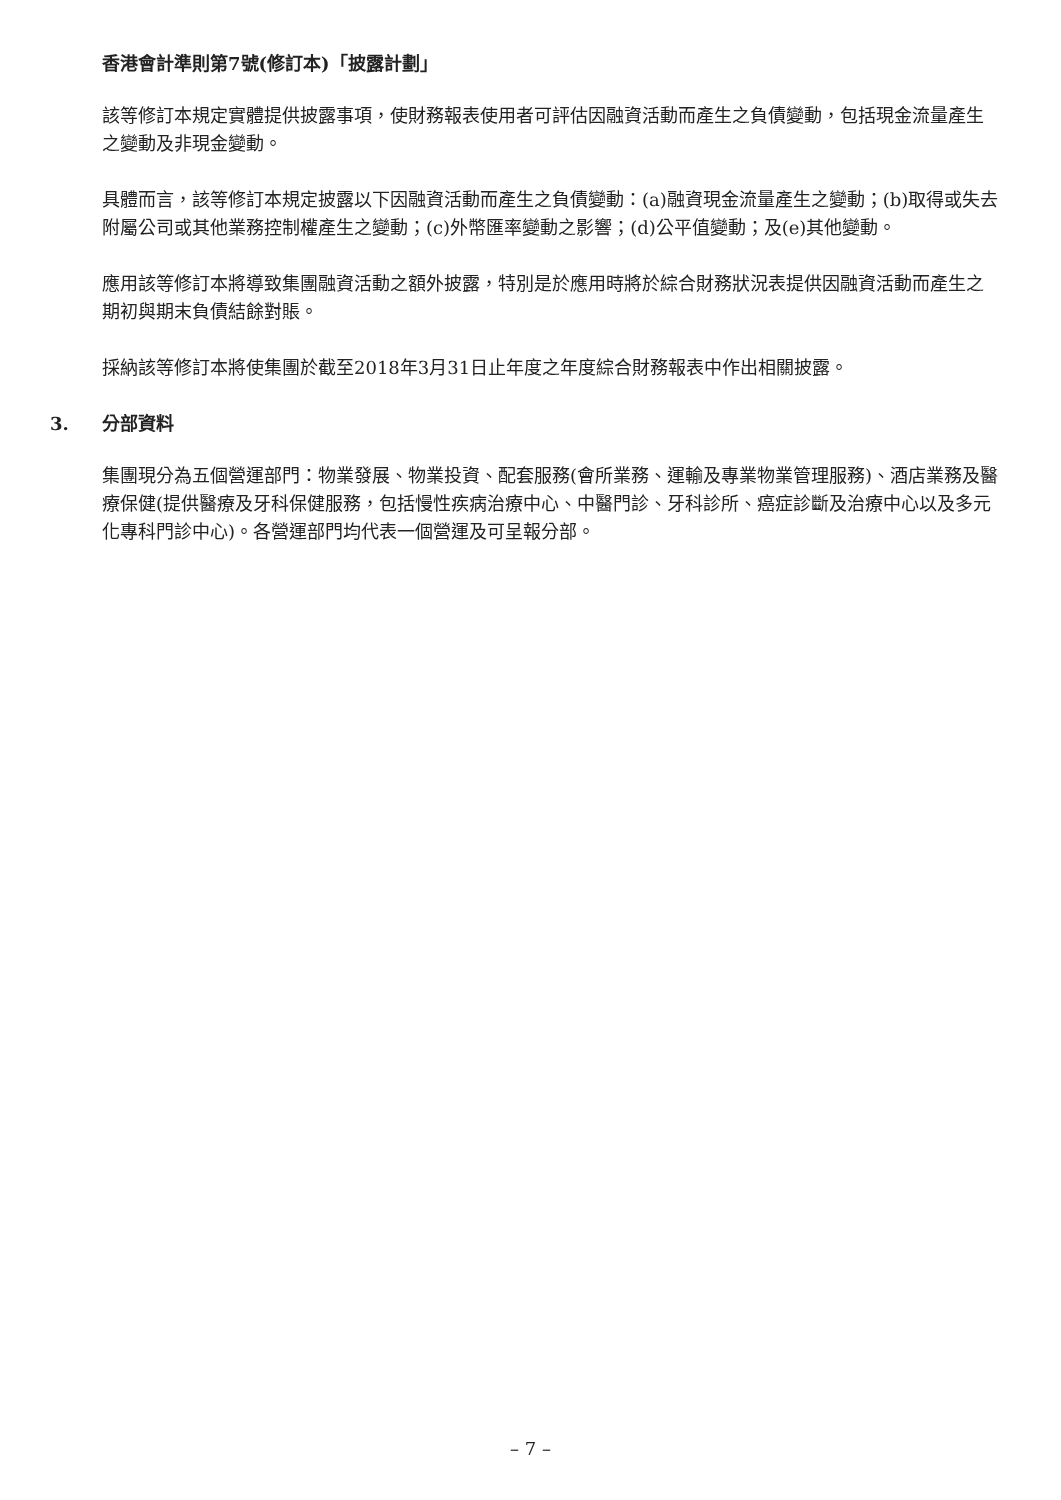香港會計準則第7號(修訂本)「披露計劃」
該等修訂本規定實體提供披露事項，使財務報表使用者可評估因融資活動而產生之負債變動，包括現金流量產生之變動及非現金變動。
具體而言，該等修訂本規定披露以下因融資活動而產生之負債變動：(a)融資現金流量產生之變動；(b)取得或失去附屬公司或其他業務控制權產生之變動；(c)外幣匯率變動之影響；(d)公平值變動；及(e)其他變動。
應用該等修訂本將導致集團融資活動之額外披露，特別是於應用時將於綜合財務狀況表提供因融資活動而產生之期初與期末負債結餘對賬。
採納該等修訂本將使集團於截至2018年3月31日止年度之年度綜合財務報表中作出相關披露。
3. 分部資料
集團現分為五個營運部門：物業發展、物業投資、配套服務(會所業務、運輸及專業物業管理服務)、酒店業務及醫療保健(提供醫療及牙科保健服務，包括慢性疾病治療中心、中醫門診、牙科診所、癌症診斷及治療中心以及多元化專科門診中心)。各營運部門均代表一個營運及可呈報分部。
– 7 –